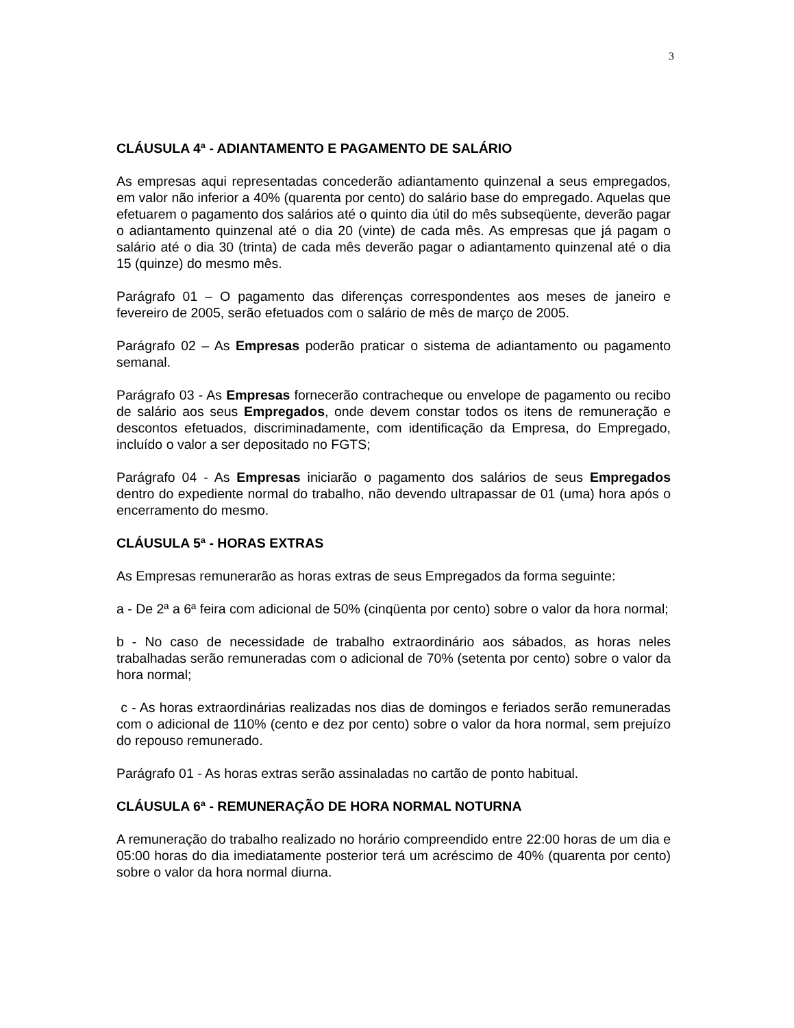3
CLÁUSULA 4ª - ADIANTAMENTO E PAGAMENTO DE SALÁRIO
As empresas aqui representadas concederão adiantamento quinzenal a seus empregados, em valor não inferior a 40% (quarenta por cento) do salário base do empregado. Aquelas que efetuarem o pagamento dos salários até o quinto dia útil do mês subseqüente, deverão pagar o adiantamento quinzenal até o dia 20 (vinte) de cada mês. As empresas que já pagam o salário até o dia 30 (trinta) de cada mês deverão pagar o adiantamento quinzenal até o dia 15 (quinze) do mesmo mês.
Parágrafo 01 – O pagamento das diferenças correspondentes aos meses de janeiro e fevereiro de 2005, serão efetuados com o salário de mês de março de 2005.
Parágrafo 02 – As Empresas poderão praticar o sistema de adiantamento ou pagamento semanal.
Parágrafo 03 - As Empresas fornecerão contracheque ou envelope de pagamento ou recibo de salário aos seus Empregados, onde devem constar todos os itens de remuneração e descontos efetuados, discriminadamente, com identificação da Empresa, do Empregado, incluído o valor a ser depositado no FGTS;
Parágrafo 04 - As Empresas iniciarão o pagamento dos salários de seus Empregados dentro do expediente normal do trabalho, não devendo ultrapassar de 01 (uma) hora após o encerramento do mesmo.
CLÁUSULA 5ª - HORAS EXTRAS
As Empresas remunerarão as horas extras de seus Empregados da forma seguinte:
a - De 2ª a 6ª feira com adicional de 50% (cinqüenta por cento) sobre o valor da hora normal;
b - No caso de necessidade de trabalho extraordinário aos sábados, as horas neles trabalhadas serão remuneradas com o adicional de 70% (setenta por cento) sobre o valor da hora normal;
c - As horas extraordinárias realizadas nos dias de domingos e feriados serão remuneradas com o adicional de 110% (cento e dez por cento) sobre o valor da hora normal, sem prejuízo do repouso remunerado.
Parágrafo 01 - As horas extras serão assinaladas no cartão de ponto habitual.
CLÁUSULA 6ª - REMUNERAÇÃO DE HORA NORMAL NOTURNA
A remuneração do trabalho realizado no horário compreendido entre 22:00 horas de um dia e 05:00 horas do dia imediatamente posterior terá um acréscimo de 40% (quarenta por cento) sobre o valor da hora normal diurna.